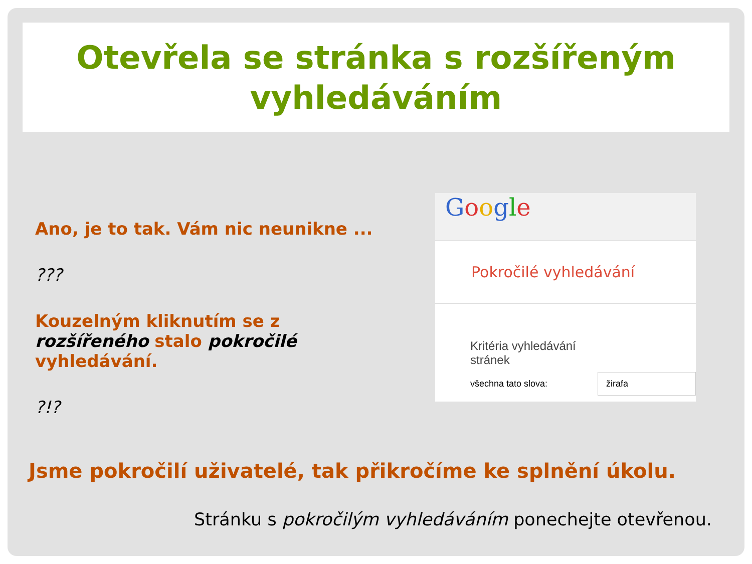Otevřela se stránka s rozšířeným
vyhledáváním
Ano, je to tak. Vám nic neunikne ...
???
Kouzelným kliknutím se z rozšířeného stalo pokročilé vyhledávání.
?!?
Google
Pokročilé vyhledávání
Kritéria vyhledávání
stránek
všechna tato slova: žirafa
Jsme pokročilí uživatelé, tak přikročíme ke splnění úkolu.
Stránku s pokročilým vyhledáváním ponechejte otevřenou.